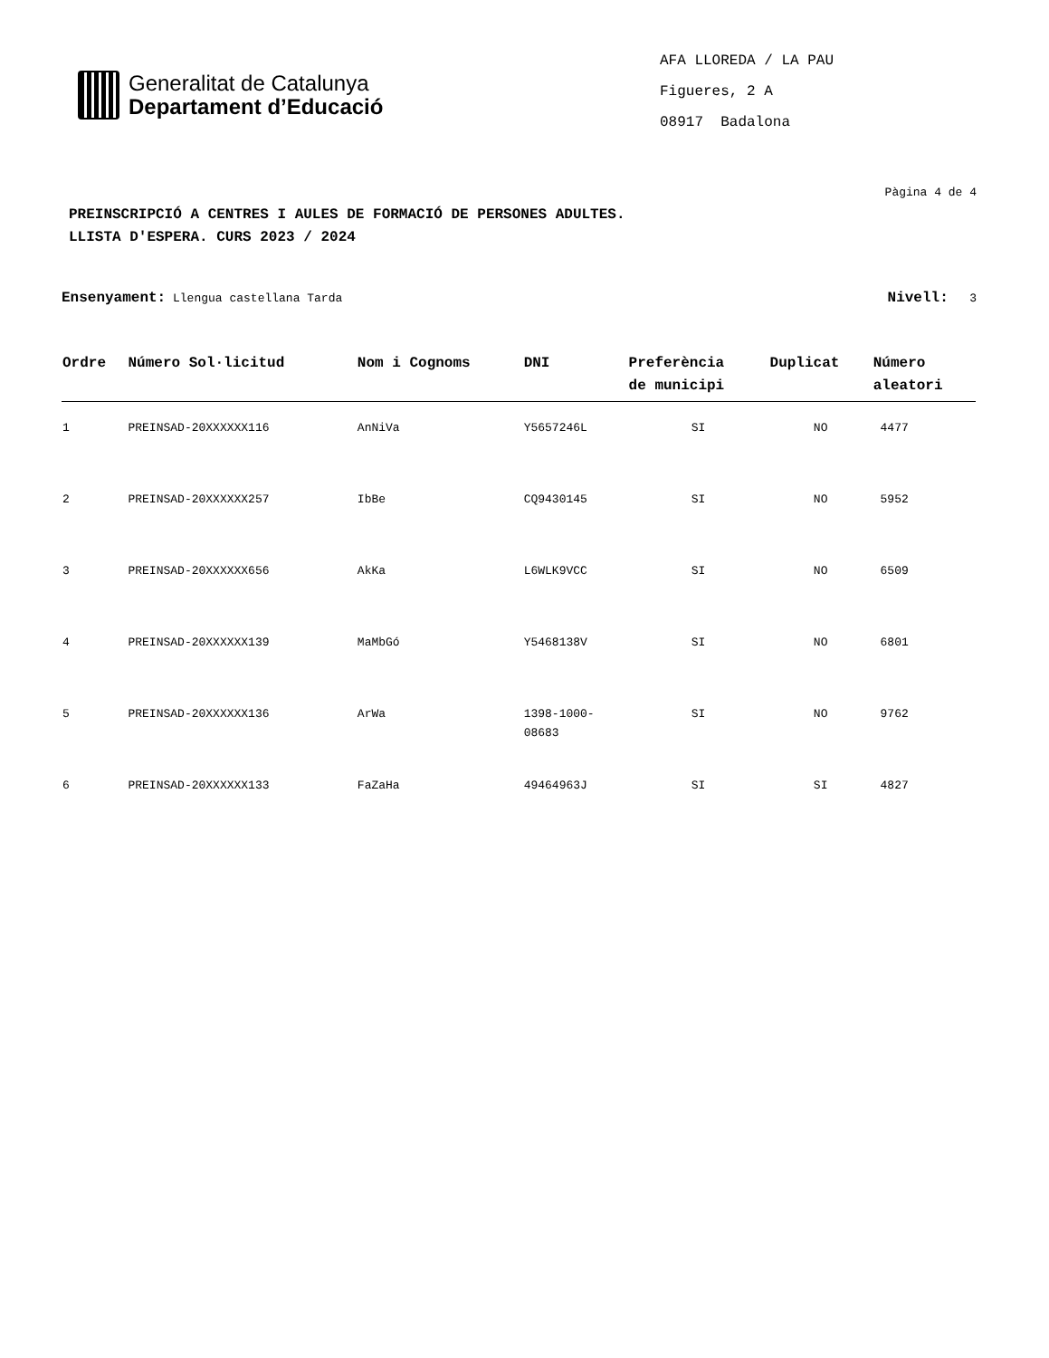Generalitat de Catalunya
Departament d’Educació
AFA LLOREDA / LA PAU
Figueres, 2 A
08917 Badalona
Pàgina 4 de 4
PREINSCRIPCIÓ A CENTRES I AULES DE FORMACIÓ DE PERSONES ADULTES.
LLISTA D'ESPERA. CURS 2023 / 2024
Ensenyament: Llengua castellana Tarda
Nivell: 3
| Ordre | Número Sol·licitud | Nom i Cognoms | DNI | Preferència de municipi | Duplicat | Número aleatori |
| --- | --- | --- | --- | --- | --- | --- |
| 1 | PREINSAD-20XXXXXX116 | AnNiVa | Y5657246L | SI | NO | 4477 |
| 2 | PREINSAD-20XXXXXX257 | IbBe | CQ9430145 | SI | NO | 5952 |
| 3 | PREINSAD-20XXXXXX656 | AkKa | L6WLK9VCC | SI | NO | 6509 |
| 4 | PREINSAD-20XXXXXX139 | MaMbGó | Y5468138V | SI | NO | 6801 |
| 5 | PREINSAD-20XXXXXX136 | ArWa | 1398-1000- 08683 | SI | NO | 9762 |
| 6 | PREINSAD-20XXXXXX133 | FaZaHa | 49464963J | SI | SI | 4827 |